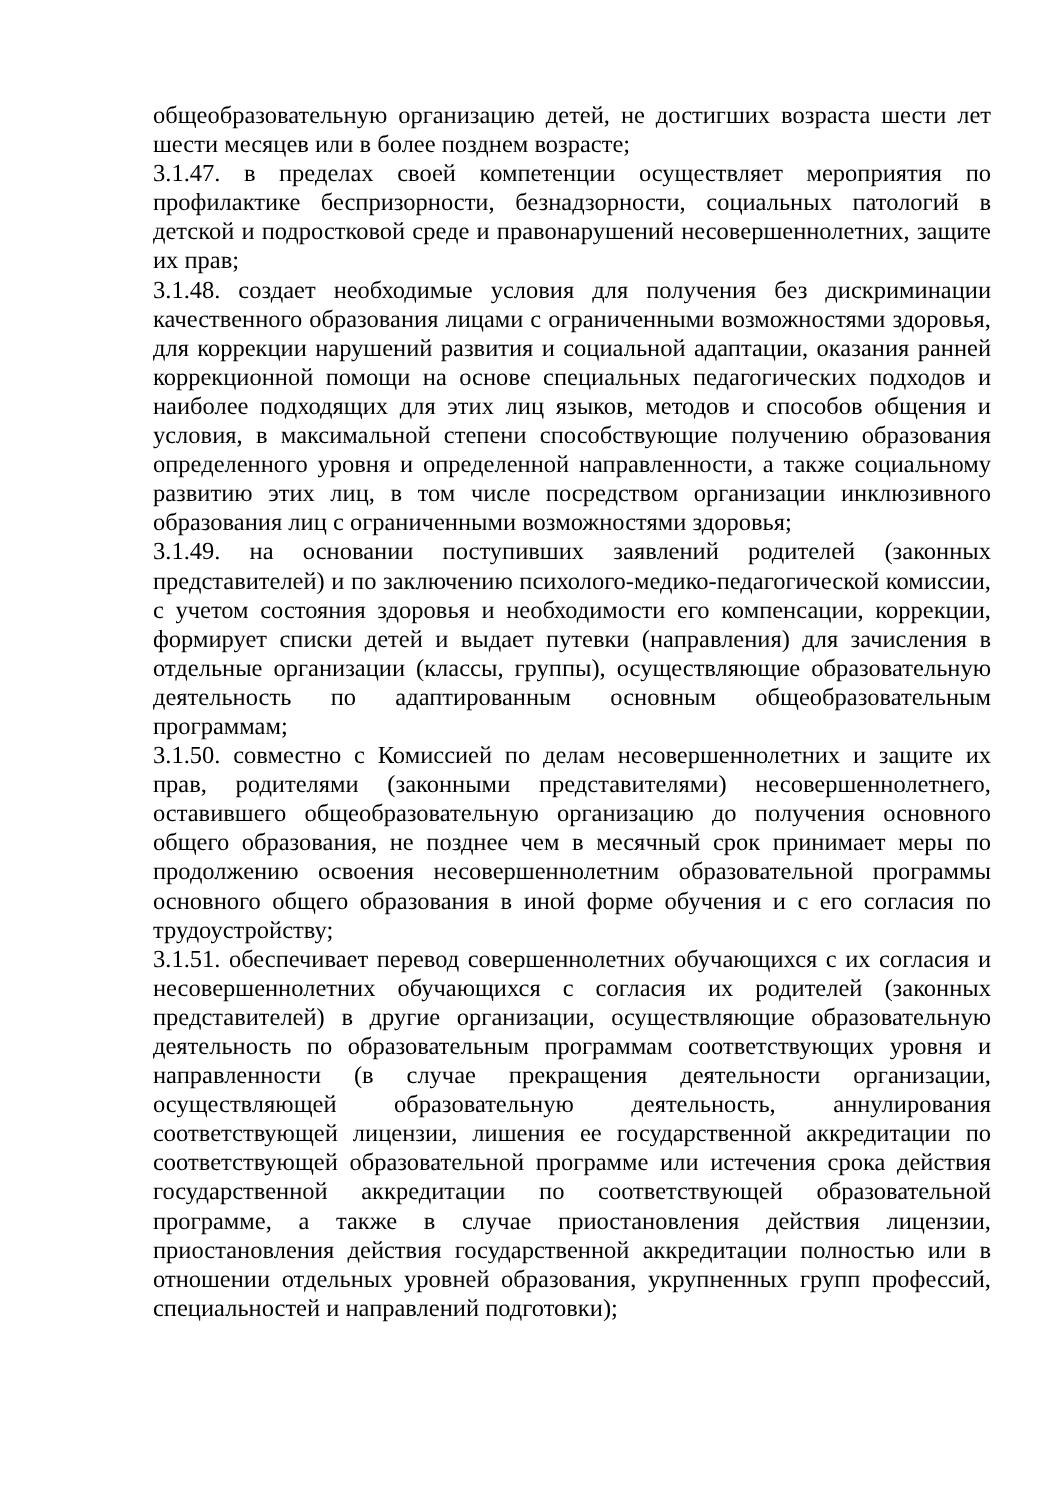общеобразовательную организацию детей, не достигших возраста шести лет шести месяцев или в более позднем возрасте;
3.1.47. в пределах своей компетенции осуществляет мероприятия по профилактике беспризорности, безнадзорности, социальных патологий в детской и подростковой среде и правонарушений несовершеннолетних, защите их прав;
3.1.48. создает необходимые условия для получения без дискриминации качественного образования лицами с ограниченными возможностями здоровья, для коррекции нарушений развития и социальной адаптации, оказания ранней коррекционной помощи на основе специальных педагогических подходов и наиболее подходящих для этих лиц языков, методов и способов общения и условия, в максимальной степени способствующие получению образования определенного уровня и определенной направленности, а также социальному развитию этих лиц, в том числе посредством организации инклюзивного образования лиц с ограниченными возможностями здоровья;
3.1.49. на основании поступивших заявлений родителей (законных представителей) и по заключению психолого-медико-педагогической комиссии, с учетом состояния здоровья и необходимости его компенсации, коррекции, формирует списки детей и выдает путевки (направления) для зачисления в отдельные организации (классы, группы), осуществляющие образовательную деятельность по адаптированным основным общеобразовательным программам;
3.1.50. совместно с Комиссией по делам несовершеннолетних и защите их прав, родителями (законными представителями) несовершеннолетнего, оставившего общеобразовательную организацию до получения основного общего образования, не позднее чем в месячный срок принимает меры по продолжению освоения несовершеннолетним образовательной программы основного общего образования в иной форме обучения и с его согласия по трудоустройству;
3.1.51. обеспечивает перевод совершеннолетних обучающихся с их согласия и несовершеннолетних обучающихся с согласия их родителей (законных представителей) в другие организации, осуществляющие образовательную деятельность по образовательным программам соответствующих уровня и направленности (в случае прекращения деятельности организации, осуществляющей образовательную деятельность, аннулирования соответствующей лицензии, лишения ее государственной аккредитации по соответствующей образовательной программе или истечения срока действия государственной аккредитации по соответствующей образовательной программе, а также в случае приостановления действия лицензии, приостановления действия государственной аккредитации полностью или в отношении отдельных уровней образования, укрупненных групп профессий, специальностей и направлений подготовки);